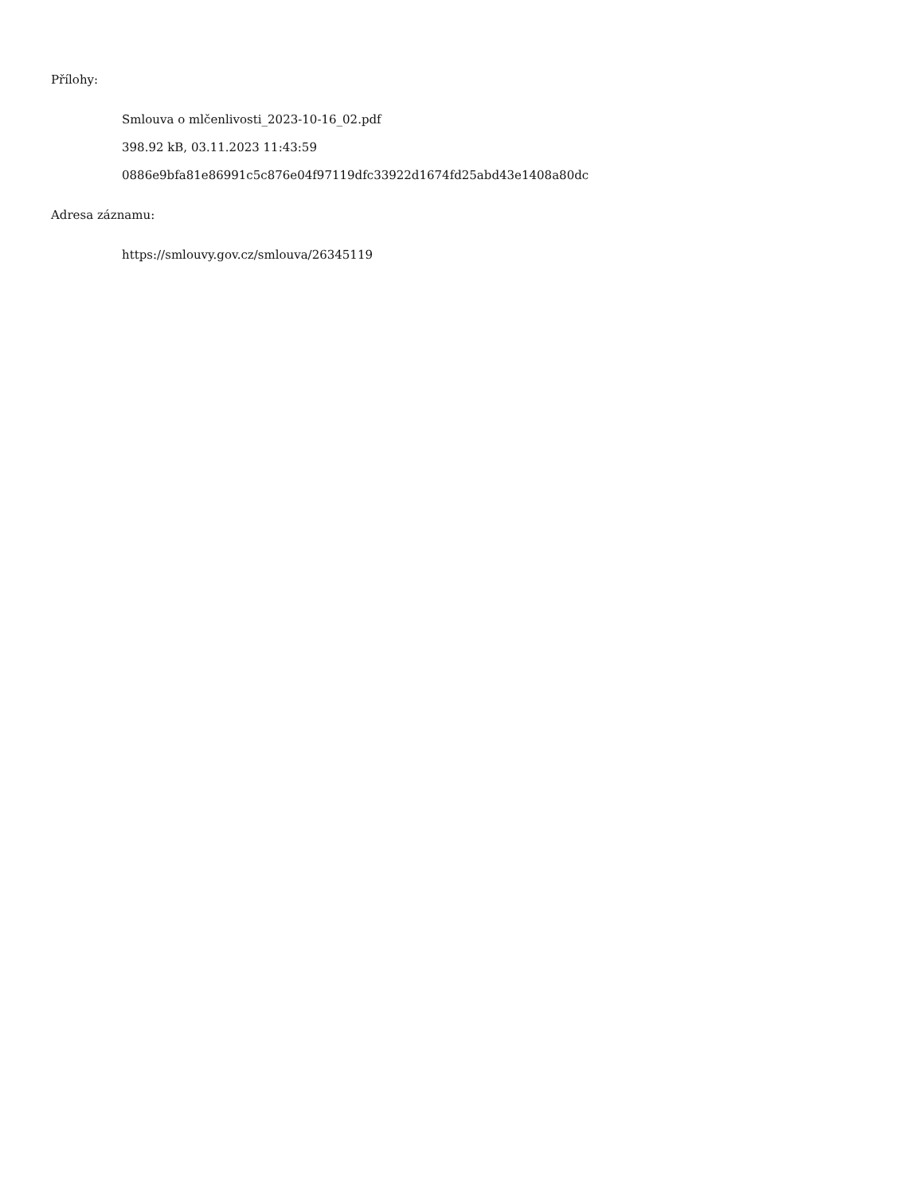Přílohy:
Smlouva o mlčenlivosti_2023-10-16_02.pdf
398.92 kB, 03.11.2023 11:43:59
0886e9bfa81e86991c5c876e04f97119dfc33922d1674fd25abd43e1408a80dc
Adresa záznamu:
https://smlouvy.gov.cz/smlouva/26345119